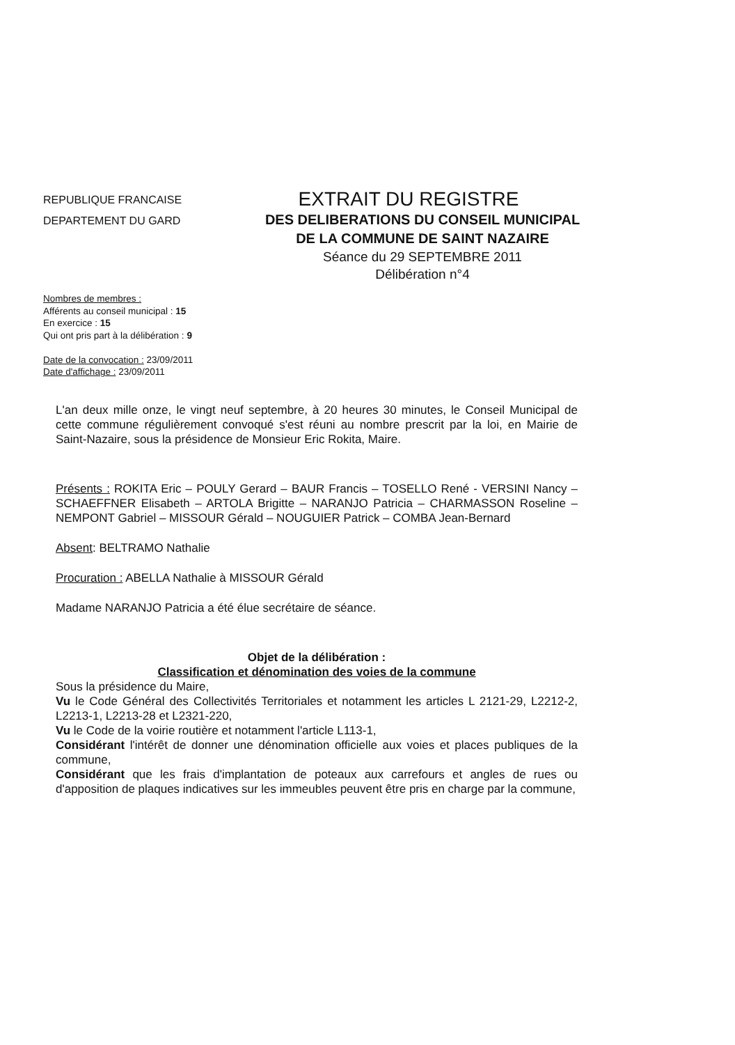REPUBLIQUE FRANCAISE
DEPARTEMENT DU GARD
EXTRAIT DU REGISTRE
DES DELIBERATIONS DU CONSEIL MUNICIPAL
DE LA COMMUNE DE SAINT NAZAIRE
Séance du 29 SEPTEMBRE 2011
Délibération n°4
Nombres de membres :
Afférents au conseil municipal : 15
En exercice : 15
Qui ont pris part à la délibération : 9
Date de la convocation : 23/09/2011
Date d'affichage : 23/09/2011
L'an deux mille onze, le vingt neuf septembre, à 20 heures 30 minutes, le Conseil Municipal de cette commune régulièrement convoqué s'est réuni au nombre prescrit par la loi, en Mairie de Saint-Nazaire, sous la présidence de Monsieur Eric Rokita, Maire.
Présents : ROKITA Eric – POULY Gerard – BAUR Francis – TOSELLO René - VERSINI Nancy – SCHAEFFNER Elisabeth – ARTOLA Brigitte – NARANJO Patricia – CHARMASSON Roseline – NEMPONT Gabriel – MISSOUR Gérald – NOUGUIER Patrick – COMBA Jean-Bernard
Absent: BELTRAMO Nathalie
Procuration : ABELLA Nathalie à MISSOUR Gérald
Madame NARANJO Patricia a été élue secrétaire de séance.
Objet de la délibération :
Classification et dénomination des voies de la commune
Sous la présidence du Maire,
Vu le Code Général des Collectivités Territoriales et notamment les articles L 2121-29, L2212-2, L2213-1, L2213-28 et L2321-220,
Vu le Code de la voirie routière et notamment l'article L113-1,
Considérant l'intérêt de donner une dénomination officielle aux voies et places publiques de la commune,
Considérant que les frais d'implantation de poteaux aux carrefours et angles de rues ou d'apposition de plaques indicatives sur les immeubles peuvent être pris en charge par la commune,